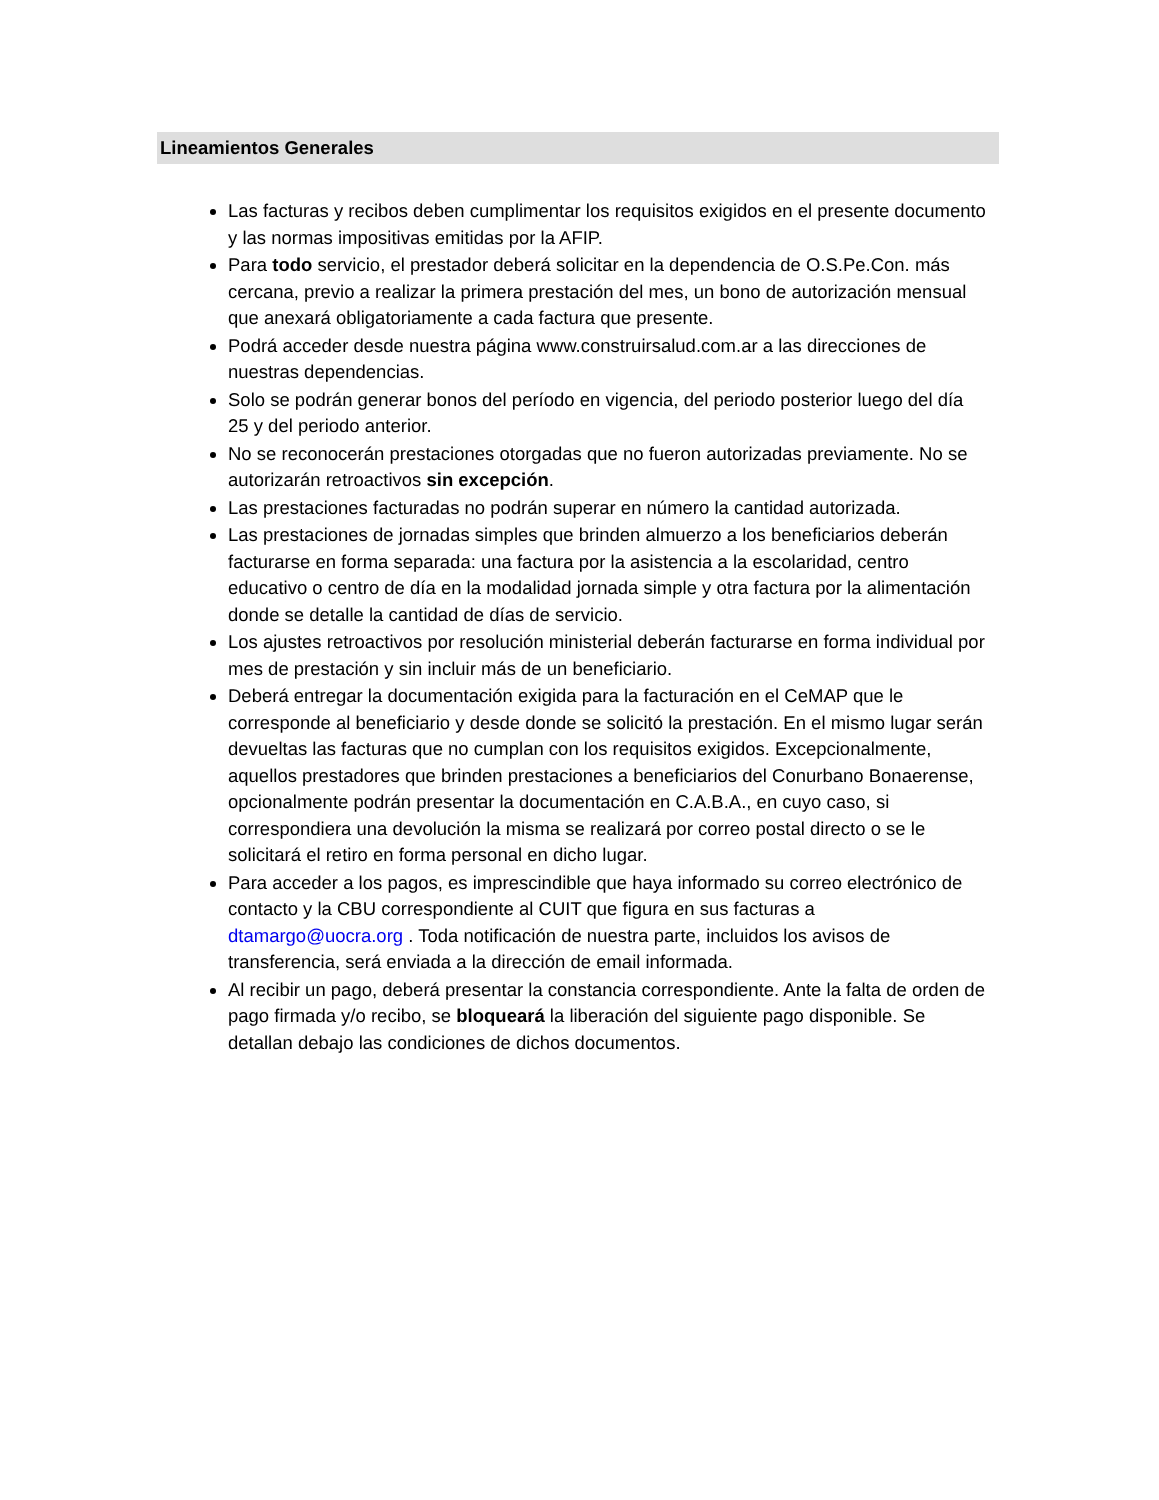Lineamientos Generales
Las facturas y recibos deben cumplimentar los requisitos exigidos en el presente documento y las normas impositivas emitidas por la AFIP.
Para todo servicio, el prestador deberá solicitar en la dependencia de O.S.Pe.Con. más cercana, previo a realizar la primera prestación del mes, un bono de autorización mensual que anexará obligatoriamente a cada factura que presente.
Podrá acceder desde nuestra página www.construirsalud.com.ar a las direcciones de nuestras dependencias.
Solo se podrán generar bonos del período en vigencia, del periodo posterior luego del día 25 y del periodo anterior.
No se reconocerán prestaciones otorgadas que no fueron autorizadas previamente. No se autorizarán retroactivos sin excepción.
Las prestaciones facturadas no podrán superar en número la cantidad autorizada.
Las prestaciones de jornadas simples que brinden almuerzo a los beneficiarios deberán facturarse en forma separada: una factura por la asistencia a la escolaridad, centro educativo o centro de día en la modalidad jornada simple y otra factura por la alimentación donde se detalle la cantidad de días de servicio.
Los ajustes retroactivos por resolución ministerial deberán facturarse en forma individual por mes de prestación y sin incluir más de un beneficiario.
Deberá entregar la documentación exigida para la facturación en el CeMAP que le corresponde al beneficiario y desde donde se solicitó la prestación. En el mismo lugar serán devueltas las facturas que no cumplan con los requisitos exigidos. Excepcionalmente, aquellos prestadores que brinden prestaciones a beneficiarios del Conurbano Bonaerense, opcionalmente podrán presentar la documentación en C.A.B.A., en cuyo caso, si correspondiera una devolución la misma se realizará por correo postal directo o se le solicitará el retiro en forma personal en dicho lugar.
Para acceder a los pagos, es imprescindible que haya informado su correo electrónico de contacto y la CBU correspondiente al CUIT que figura en sus facturas a dtamargo@uocra.org . Toda notificación de nuestra parte, incluidos los avisos de transferencia, será enviada a la dirección de email informada.
Al recibir un pago, deberá presentar la constancia correspondiente. Ante la falta de orden de pago firmada y/o recibo, se bloqueará la liberación del siguiente pago disponible. Se detallan debajo las condiciones de dichos documentos.